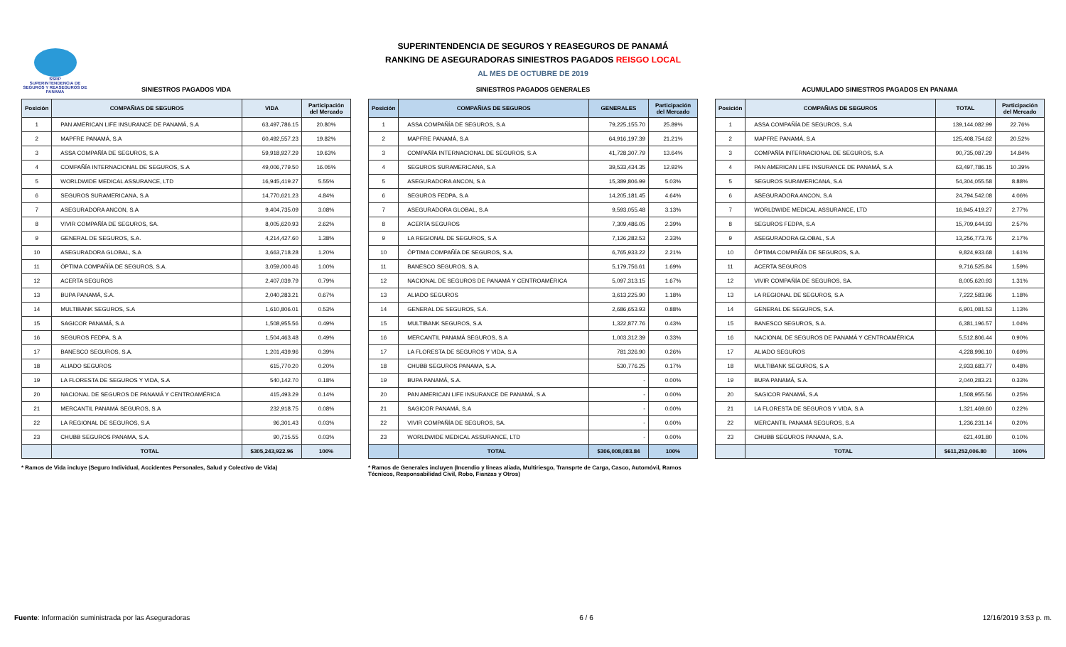SSRP
SUPERINTENDENCIA DE SEGUROS Y REASEGUROS DE PANAMA
SUPERINTENDENCIA DE SEGUROS Y REASEGUROS DE PANAMÁ
RANKING DE ASEGURADORAS SINIESTROS PAGADOS REISGO LOCAL
AL MES DE OCTUBRE DE 2019
SINIESTROS PAGADOS VIDA
| Posición | COMPAÑIAS DE SEGUROS | VIDA | Participación del Mercado |
| --- | --- | --- | --- |
| 1 | PAN AMERICAN LIFE INSURANCE DE PANAMÁ, S.A | 63,497,786.15 | 20.80% |
| 2 | MAPFRE PANAMÁ, S.A | 60,492,557.23 | 19.82% |
| 3 | ASSA COMPAÑÍA DE SEGUROS, S.A | 59,918,927.29 | 19.63% |
| 4 | COMPAÑÍA INTERNACIONAL DE SEGUROS, S.A | 49,006,779.50 | 16.05% |
| 5 | WORLDWIDE MEDICAL ASSURANCE, LTD | 16,945,419.27 | 5.55% |
| 6 | SEGUROS SURAMERICANA, S.A | 14,770,621.23 | 4.84% |
| 7 | ASEGURADORA ANCON, S.A | 9,404,735.09 | 3.08% |
| 8 | VIVIR COMPAÑÍA DE SEGUROS, SA. | 8,005,620.93 | 2.62% |
| 9 | GENERAL DE SEGUROS, S.A. | 4,214,427.60 | 1.38% |
| 10 | ASEGURADORA GLOBAL, S.A | 3,663,718.28 | 1.20% |
| 11 | ÓPTIMA COMPAÑÍA DE SEGUROS, S.A. | 3,059,000.46 | 1.00% |
| 12 | ACERTA SEGUROS | 2,407,039.79 | 0.79% |
| 13 | BUPA PANAMÁ, S.A. | 2,040,283.21 | 0.67% |
| 14 | MULTIBANK SEGUROS, S.A | 1,610,806.01 | 0.53% |
| 15 | SAGICOR PANAMÁ, S.A | 1,508,955.56 | 0.49% |
| 16 | SEGUROS FEDPA, S.A | 1,504,463.48 | 0.49% |
| 17 | BANESCO SEGUROS, S.A. | 1,201,439.96 | 0.39% |
| 18 | ALIADO SEGUROS | 615,770.20 | 0.20% |
| 19 | LA FLORESTA DE SEGUROS Y VIDA, S.A | 540,142.70 | 0.18% |
| 20 | NACIONAL DE SEGUROS DE PANAMÁ Y CENTROAMÉRICA | 415,493.29 | 0.14% |
| 21 | MERCANTIL PANAMÁ SEGUROS, S.A | 232,918.75 | 0.08% |
| 22 | LA REGIONAL DE SEGUROS, S.A | 96,301.43 | 0.03% |
| 23 | CHUBB SEGUROS PANAMA, S.A. | 90,715.55 | 0.03% |
| | TOTAL | $305,243,922.96 | 100% |
* Ramos de Vida incluye (Seguro Individual, Accidentes Personales, Salud y Colectivo de Vida)
SINIESTROS PAGADOS GENERALES
| Posición | COMPAÑIAS DE SEGUROS | GENERALES | Participación del Mercado |
| --- | --- | --- | --- |
| 1 | ASSA COMPAÑÍA DE SEGUROS, S.A | 79,225,155.70 | 25.89% |
| 2 | MAPFRE PANAMÁ, S.A | 64,916,197.39 | 21.21% |
| 3 | COMPAÑÍA INTERNACIONAL DE SEGUROS, S.A | 41,728,307.79 | 13.64% |
| 4 | SEGUROS SURAMERICANA, S.A | 39,533,434.35 | 12.92% |
| 5 | ASEGURADORA ANCON, S.A | 15,389,806.99 | 5.03% |
| 6 | SEGUROS FEDPA, S.A | 14,205,181.45 | 4.64% |
| 7 | ASEGURADORA GLOBAL, S.A | 9,593,055.48 | 3.13% |
| 8 | ACERTA SEGUROS | 7,309,486.05 | 2.39% |
| 9 | LA REGIONAL DE SEGUROS, S.A | 7,126,282.53 | 2.33% |
| 10 | ÓPTIMA COMPAÑÍA DE SEGUROS, S.A. | 6,765,933.22 | 2.21% |
| 11 | BANESCO SEGUROS, S.A. | 5,179,756.61 | 1.69% |
| 12 | NACIONAL DE SEGUROS DE PANAMÁ Y CENTROAMÉRICA | 5,097,313.15 | 1.67% |
| 13 | ALIADO SEGUROS | 3,613,225.90 | 1.18% |
| 14 | GENERAL DE SEGUROS, S.A. | 2,686,653.93 | 0.88% |
| 15 | MULTIBANK SEGUROS, S.A | 1,322,877.76 | 0.43% |
| 16 | MERCANTIL PANAMÁ SEGUROS, S.A | 1,003,312.39 | 0.33% |
| 17 | LA FLORESTA DE SEGUROS Y VIDA, S.A | 781,326.90 | 0.26% |
| 18 | CHUBB SEGUROS PANAMA, S.A. | 530,776.25 | 0.17% |
| 19 | BUPA PANAMÁ, S.A. | - | 0.00% |
| 20 | PAN AMERICAN LIFE INSURANCE DE PANAMÁ, S.A | - | 0.00% |
| 21 | SAGICOR PANAMÁ, S.A | - | 0.00% |
| 22 | VIVIR COMPAÑÍA DE SEGUROS, SA. | - | 0.00% |
| 23 | WORLDWIDE MEDICAL ASSURANCE, LTD | - | 0.00% |
| | TOTAL | $306,008,083.84 | 100% |
* Ramos de Generales incluyen (Incendio y líneas aliada, Multiriesgo, Transprte de Carga, Casco, Automóvil, Ramos Técnicos, Responsabilidad Civil, Robo, Fianzas y Otros)
ACUMULADO SINIESTROS PAGADOS EN PANAMA
| Posición | COMPAÑIAS DE SEGUROS | TOTAL | Participación del Mercado |
| --- | --- | --- | --- |
| 1 | ASSA COMPAÑÍA DE SEGUROS, S.A | 139,144,082.99 | 22.76% |
| 2 | MAPFRE PANAMÁ, S.A | 125,408,754.62 | 20.52% |
| 3 | COMPAÑÍA INTERNACIONAL DE SEGUROS, S.A | 90,735,087.29 | 14.84% |
| 4 | PAN AMERICAN LIFE INSURANCE DE PANAMÁ, S.A | 63,497,786.15 | 10.39% |
| 5 | SEGUROS SURAMERICANA, S.A | 54,304,055.58 | 8.88% |
| 6 | ASEGURADORA ANCON, S.A | 24,794,542.08 | 4.06% |
| 7 | WORLDWIDE MEDICAL ASSURANCE, LTD | 16,945,419.27 | 2.77% |
| 8 | SEGUROS FEDPA, S.A | 15,709,644.93 | 2.57% |
| 9 | ASEGURADORA GLOBAL, S.A | 13,256,773.76 | 2.17% |
| 10 | ÓPTIMA COMPAÑÍA DE SEGUROS, S.A. | 9,824,933.68 | 1.61% |
| 11 | ACERTA SEGUROS | 9,716,525.84 | 1.59% |
| 12 | VIVIR COMPAÑÍA DE SEGUROS, SA. | 8,005,620.93 | 1.31% |
| 13 | LA REGIONAL DE SEGUROS, S.A | 7,222,583.96 | 1.18% |
| 14 | GENERAL DE SEGUROS, S.A. | 6,901,081.53 | 1.13% |
| 15 | BANESCO SEGUROS, S.A. | 6,381,196.57 | 1.04% |
| 16 | NACIONAL DE SEGUROS DE PANAMÁ Y CENTROAMÉRICA | 5,512,806.44 | 0.90% |
| 17 | ALIADO SEGUROS | 4,228,996.10 | 0.69% |
| 18 | MULTIBANK SEGUROS, S.A | 2,933,683.77 | 0.48% |
| 19 | BUPA PANAMÁ, S.A. | 2,040,283.21 | 0.33% |
| 20 | SAGICOR PANAMÁ, S.A | 1,508,955.56 | 0.25% |
| 21 | LA FLORESTA DE SEGUROS Y VIDA, S.A | 1,321,469.60 | 0.22% |
| 22 | MERCANTIL PANAMÁ SEGUROS, S.A | 1,236,231.14 | 0.20% |
| 23 | CHUBB SEGUROS PANAMA, S.A. | 621,491.80 | 0.10% |
| | TOTAL | $611,252,006.80 | 100% |
Fuente: Información suministrada por las Aseguradoras 6 / 6 12/16/2019 3:53 p. m.